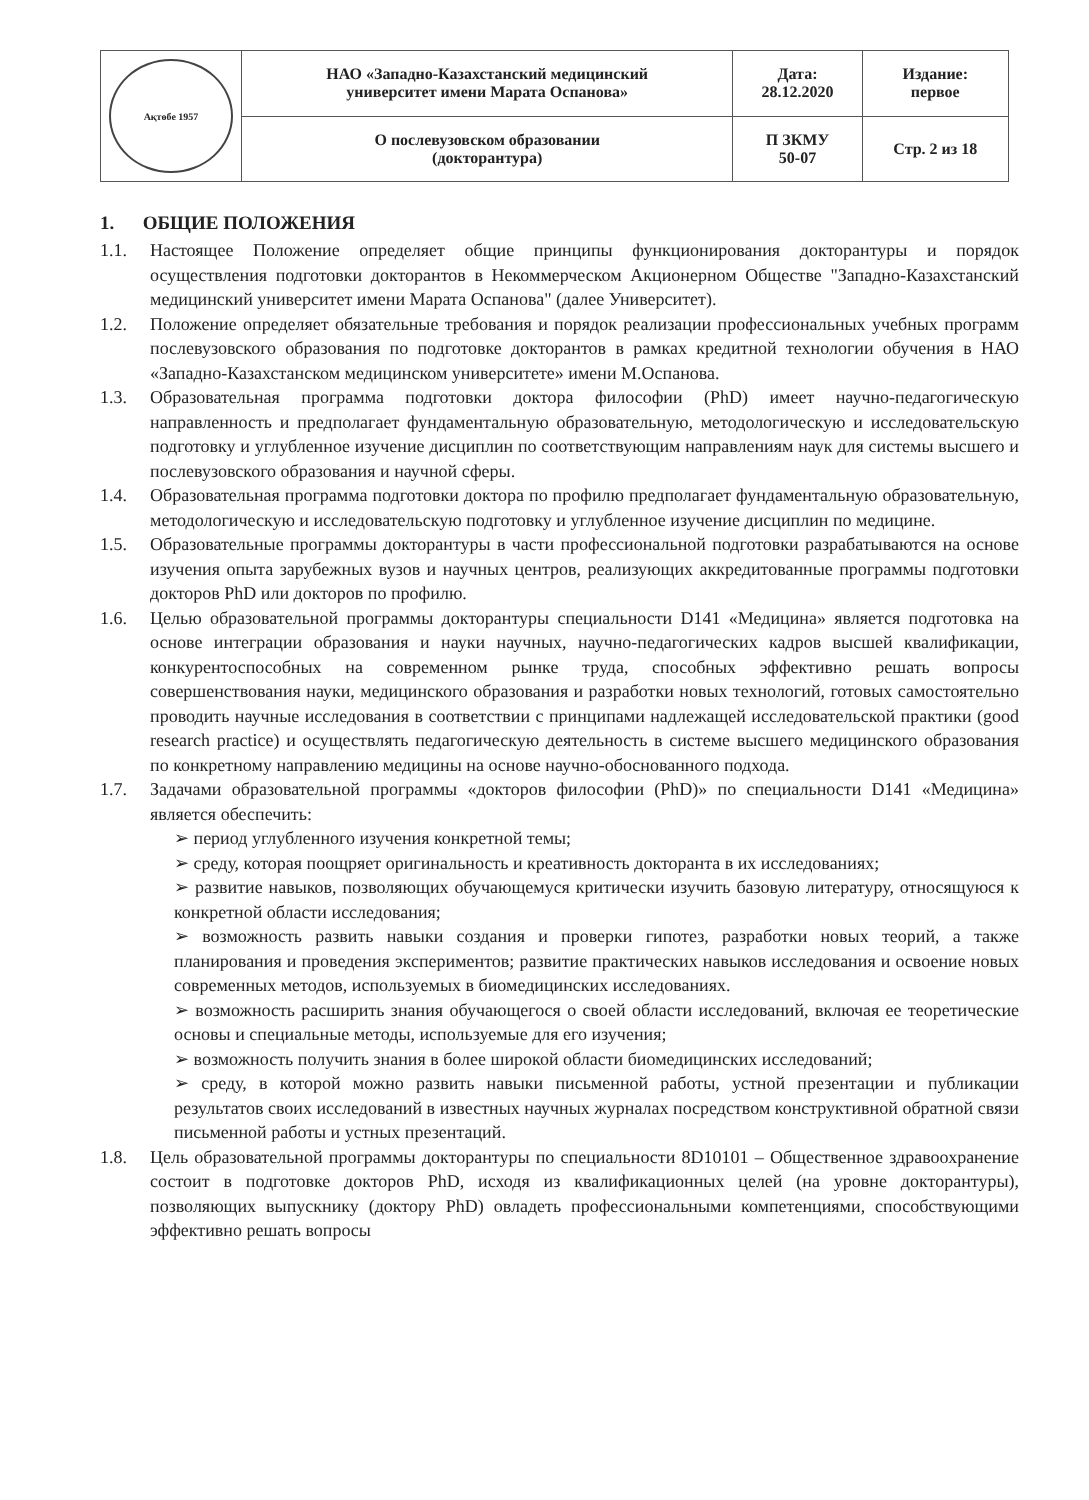| Ақтөбе 1957 | НАО «Западно-Казахстанский медицинский университет имени Марата Оспанова» | Дата: 28.12.2020 | Издание: первое |
| | О послевузовском образовании (докторантура) | П ЗКМУ 50-07 | Стр. 2 из 18 |
1. ОБЩИЕ ПОЛОЖЕНИЯ
1.1. Настоящее Положение определяет общие принципы функционирования докторантуры и порядок осуществления подготовки докторантов в Некоммерческом Акционерном Обществе "Западно-Казахстанский медицинский университет имени Марата Оспанова" (далее Университет).
1.2. Положение определяет обязательные требования и порядок реализации профессиональных учебных программ послевузовского образования по подготовке докторантов в рамках кредитной технологии обучения в НАО «Западно-Казахстанском медицинском университете» имени М.Оспанова.
1.3. Образовательная программа подготовки доктора философии (PhD) имеет научно-педагогическую направленность и предполагает фундаментальную образовательную, методологическую и исследовательскую подготовку и углубленное изучение дисциплин по соответствующим направлениям наук для системы высшего и послевузовского образования и научной сферы.
1.4. Образовательная программа подготовки доктора по профилю предполагает фундаментальную образовательную, методологическую и исследовательскую подготовку и углубленное изучение дисциплин по медицине.
1.5. Образовательные программы докторантуры в части профессиональной подготовки разрабатываются на основе изучения опыта зарубежных вузов и научных центров, реализующих аккредитованные программы подготовки докторов PhD или докторов по профилю.
1.6. Целью образовательной программы докторантуры специальности D141 «Медицина» является подготовка на основе интеграции образования и науки научных, научно-педагогических кадров высшей квалификации, конкурентоспособных на современном рынке труда, способных эффективно решать вопросы совершенствования науки, медицинского образования и разработки новых технологий, готовых самостоятельно проводить научные исследования в соответствии с принципами надлежащей исследовательской практики (good research practice) и осуществлять педагогическую деятельность в системе высшего медицинского образования по конкретному направлению медицины на основе научно-обоснованного подхода.
1.7. Задачами образовательной программы «докторов философии (PhD)» по специальности D141 «Медицина» является обеспечить:
➢ период углубленного изучения конкретной темы;
➢ среду, которая поощряет оригинальность и креативность докторанта в их исследованиях;
➢ развитие навыков, позволяющих обучающемуся критически изучить базовую литературу, относящуюся к конкретной области исследования;
➢ возможность развить навыки создания и проверки гипотез, разработки новых теорий, а также планирования и проведения экспериментов; развитие практических навыков исследования и освоение новых современных методов, используемых в биомедицинских исследованиях.
➢ возможность расширить знания обучающегося о своей области исследований, включая ее теоретические основы и специальные методы, используемые для его изучения;
➢ возможность получить знания в более широкой области биомедицинских исследований;
➢ среду, в которой можно развить навыки письменной работы, устной презентации и публикации результатов своих исследований в известных научных журналах посредством конструктивной обратной связи письменной работы и устных презентаций.
1.8. Цель образовательной программы докторантуры по специальности 8D10101 – Общественное здравоохранение состоит в подготовке докторов PhD, исходя из квалификационных целей (на уровне докторантуры), позволяющих выпускнику (доктору PhD) овладеть профессиональными компетенциями, способствующими эффективно решать вопросы